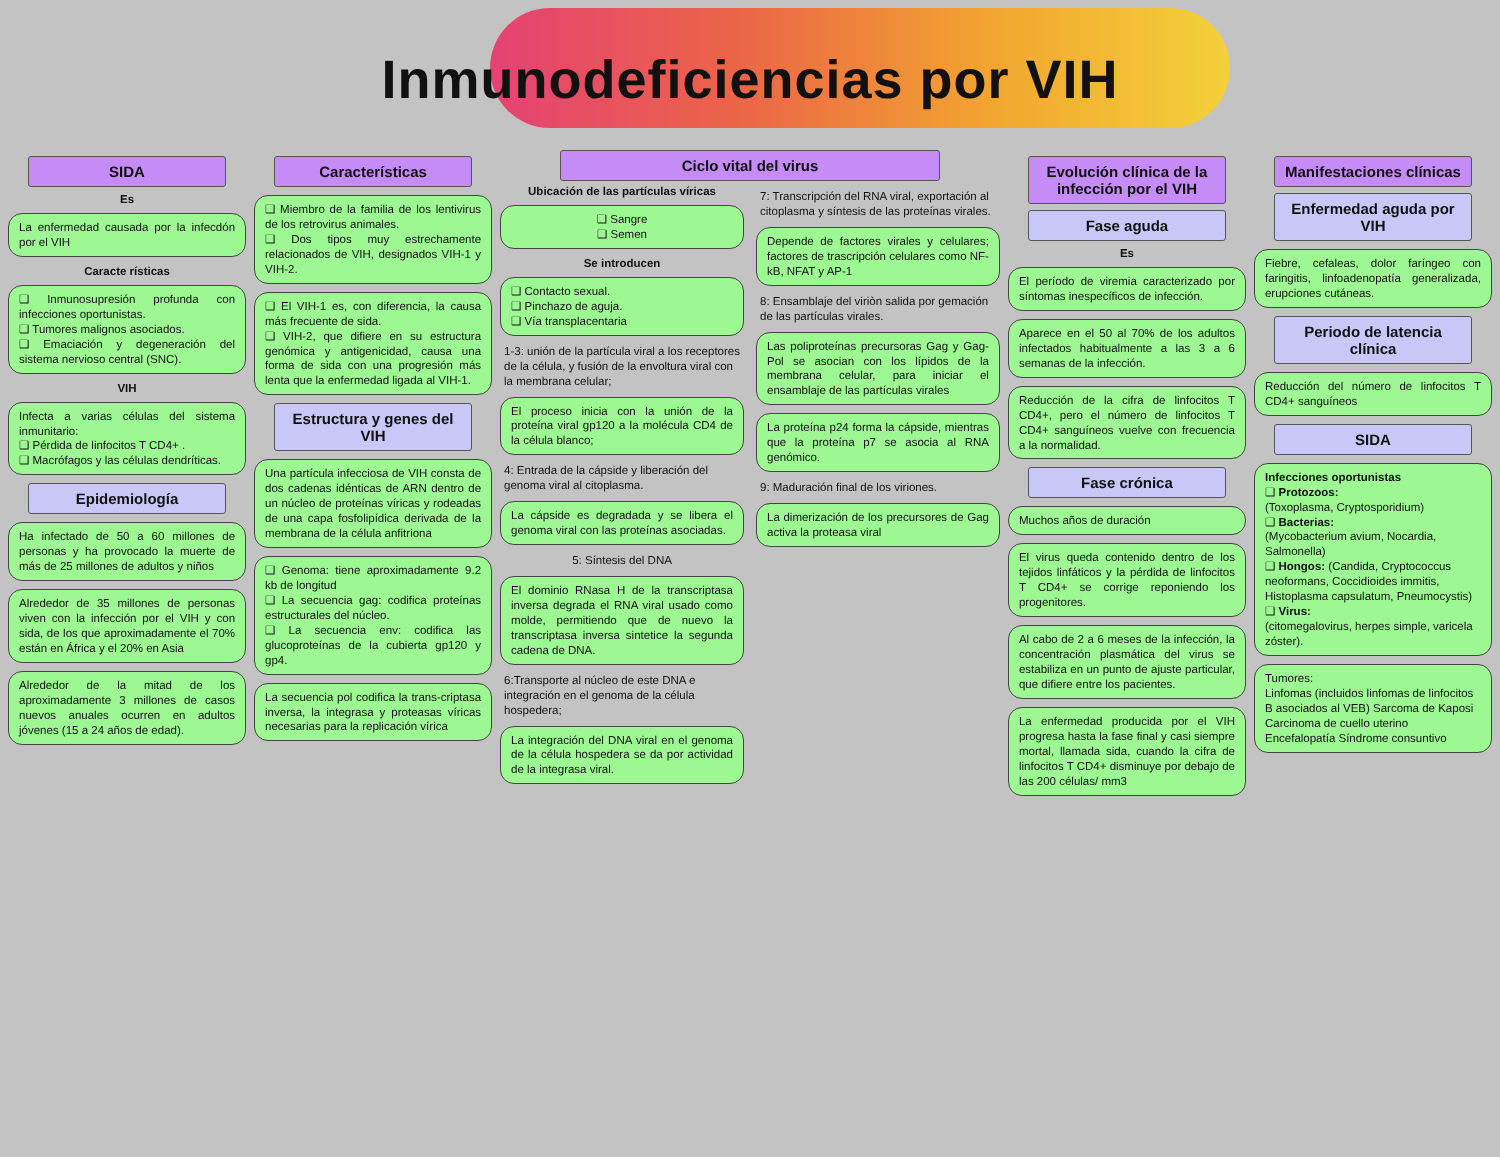Inmunodeficiencias por VIH
SIDA
Es
La enfermedad causada por la infecdón por el VIH
Caracte rísticas
❑ Inmunosupresión profunda con infecciones oportunistas.
❑ Tumores malignos asociados.
❑ Emaciación y degeneración del sistema nervioso central (SNC).
VIH
Infecta a varias células del sistema inmunitario:
❑ Pérdida de linfocitos T CD4+ .
❑ Macrófagos y las células dendríticas.
Epidemiología
Ha infectado de 50 a 60 millones de personas y ha provocado la muerte de más de 25 millones de adultos y niños
Alrededor de 35 millones de personas viven con la infección por el VIH y con sida, de los que aproximadamente el 70% están en África y el 20% en Asia
Alrededor de la mitad de los aproximadamente 3 millones de casos nuevos anuales ocurren en adultos jóvenes (15 a 24 años de edad).
Características
❑ Miembro de la familia de los lentivirus de los retrovirus animales.
❑ Dos tipos muy estrechamente relacionados de VIH, designados VIH-1 y VIH-2.
❑ El VIH-1 es, con diferencia, la causa más frecuente de sida.
❑ VIH-2, que difiere en su estructura genómica y antigenicidad, causa una forma de sida con una progresión más lenta que la enfermedad ligada al VIH-1.
Estructura y genes del VIH
Una partícula infecciosa de VIH consta de dos cadenas idénticas de ARN dentro de un núcleo de proteínas víricas y rodeadas de una capa fosfolipídica derivada de la membrana de la célula anfitriona
❑ Genoma: tiene aproximadamente 9.2 kb de longitud
❑ La secuencia gag: codifica proteínas estructurales del núcleo.
❑ La secuencia env: codifica las glucoproteínas de la cubierta gp120 y gp4.
La secuencia pol codifica la trans-criptasa inversa, la integrasa y proteasas víricas necesarias para la replicación vírica
Ciclo vital del virus
Ubicación de las partículas víricas
❑ Sangre
❑ Semen
Se introducen
❑ Contacto sexual.
❑ Pinchazo de aguja.
❑ Vía transplacentaria
1-3: unión de la partícula viral a los receptores de la célula, y fusión de la envoltura viral con la membrana celular;
El proceso inicia con la unión de la proteína viral gp120 a la molécula CD4 de la célula blanco;
4: Entrada de la cápside y liberación del genoma viral al citoplasma.
La cápside es degradada y se libera el genoma viral con las proteínas asociadas.
5: Síntesis del DNA
El dominio RNasa H de la transcriptasa inversa degrada el RNA viral usado como molde, permitiendo que de nuevo la transcriptasa inversa sintetice la segunda cadena de DNA.
6:Transporte al núcleo de este DNA e integración en el genoma de la célula hospedera;
La integración del DNA viral en el genoma de la célula hospedera se da por actividad de la integrasa viral.
7: Transcripción del RNA viral, exportación al citoplasma y síntesis de las proteínas virales.
Depende de factores virales y celulares; factores de trascripción celulares como NF-kB, NFAT y AP-1
8: Ensamblaje del viriòn salida por gemación de las partículas virales.
Las poliproteínas precursoras Gag y Gag-Pol se asocian con los lípidos de la membrana celular, para iniciar el ensamblaje de las partículas virales
La proteína p24 forma la cápside, mientras que la proteína p7 se asocia al RNA genómico.
9: Maduración final de los viriones.
La dimerización de los precursores de Gag activa la proteasa viral
Evolución clínica de la infección por el VIH
Fase aguda
Es
El período de viremia caracterizado por síntomas inespecíficos de infección.
Aparece en el 50 al 70% de los adultos infectados habitualmente a las 3 a 6 semanas de la infección.
Reducción de la cifra de linfocitos T CD4+, pero el número de linfocitos T CD4+ sanguíneos vuelve con frecuencia a la normalidad.
Fase crónica
Muchos años de duración
El virus queda contenido dentro de los tejidos linfáticos y la pérdida de linfocitos T CD4+ se corrige reponiendo los progenitores.
Al cabo de 2 a 6 meses de la infección, la concentración plasmática del virus se estabiliza en un punto de ajuste particular, que difiere entre los pacientes.
La enfermedad producida por el VIH progresa hasta la fase final y casi siempre mortal, llamada sida, cuando la cifra de linfocitos T CD4+ disminuye por debajo de las 200 células/ mm3
Manifestaciones clínicas
Enfermedad aguda por VIH
Fiebre, cefaleas, dolor faríngeo con faringitis, linfoadenopatía generalizada, erupciones cutáneas.
Periodo de latencia clínica
Reducción del número de linfocitos T CD4+ sanguíneos
SIDA
Infecciones oportunistas
❑ Protozoos:
(Toxoplasma, Cryptosporidium)
❑ Bacterias:
(Mycobacterium avium, Nocardia, Salmonella)
❑ Hongos: (Candida, Cryptococcus neoformans, Coccidioides immitis, Histoplasma capsulatum, Pneumocystis)
❑ Virus:
(citomegalovirus, herpes simple, varicela zóster).
Tumores:
Linfomas (incluidos linfomas de linfocitos B asociados al VEB) Sarcoma de Kaposi Carcinoma de cuello uterino Encefalopatía Síndrome consuntivo